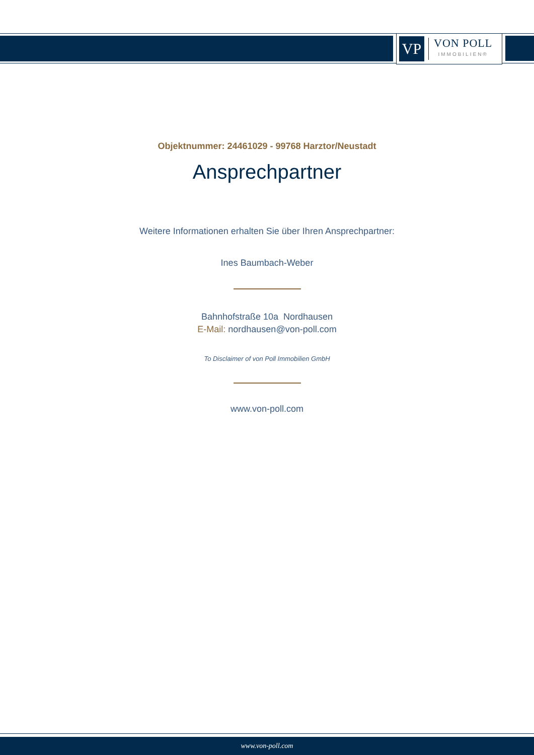VP
VON POLL
IMMOBILIEN®
Objektnummer: 24461029 - 99768 Harztor/Neustadt
Ansprechpartner
Weitere Informationen erhalten Sie über Ihren Ansprechpartner:
Ines Baumbach-Weber
Bahnhofstraße 10a Nordhausen
E-Mail: nordhausen@von-poll.com
To Disclaimer of von Poll Immobilien GmbH
www.von-poll.com
www.von-poll.com